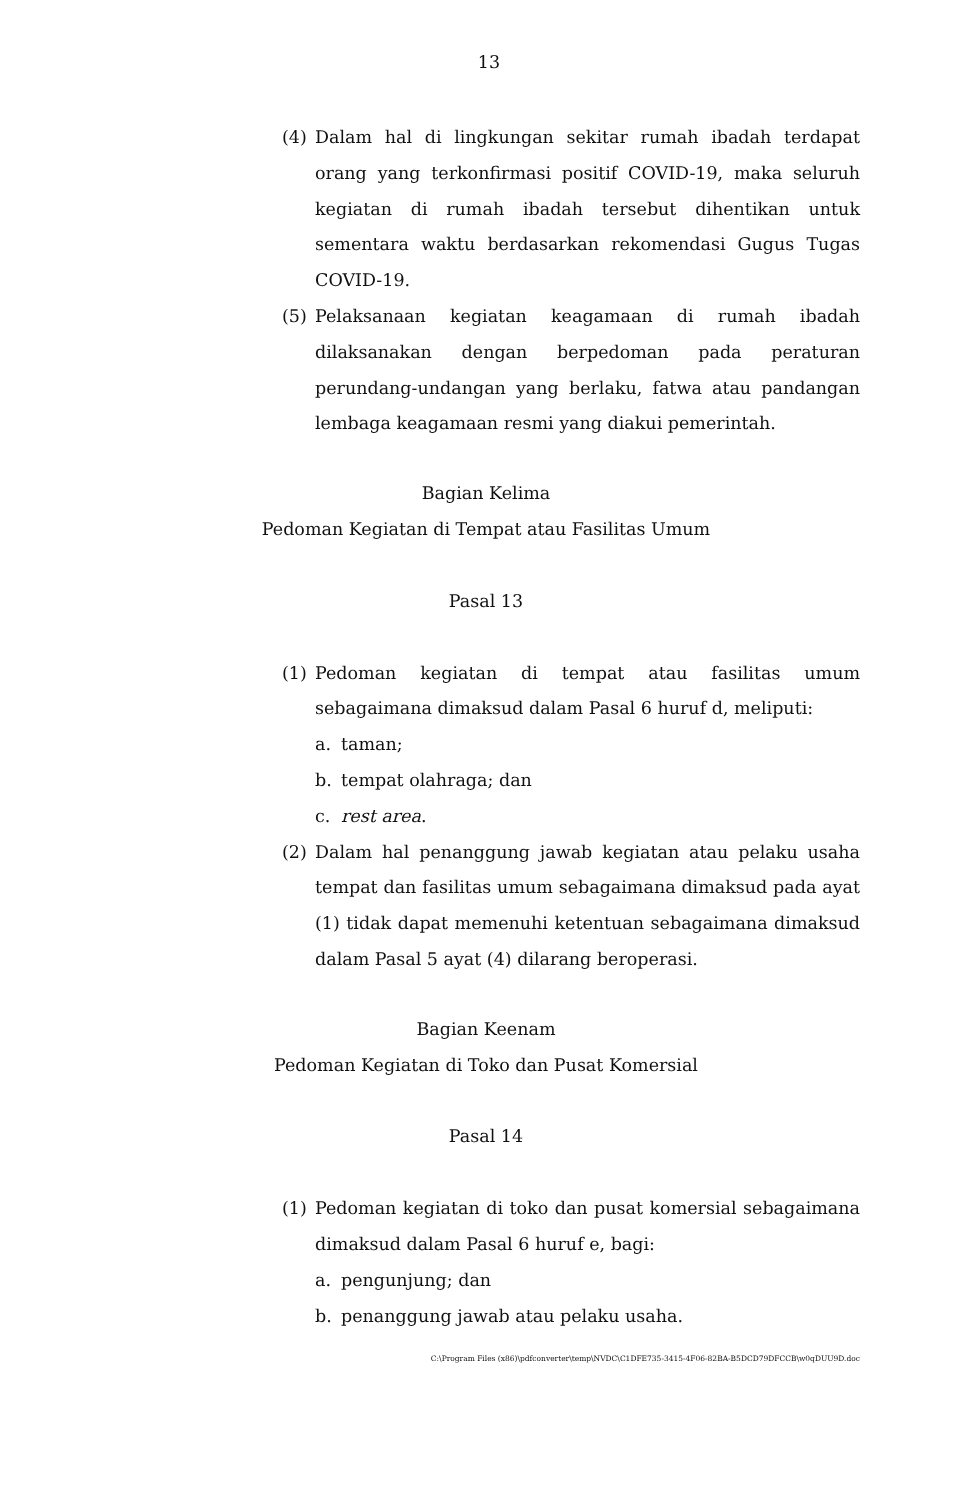13
(4) Dalam hal di lingkungan sekitar rumah ibadah terdapat orang yang terkonfirmasi positif COVID-19, maka seluruh kegiatan di rumah ibadah tersebut dihentikan untuk sementara waktu berdasarkan rekomendasi Gugus Tugas COVID-19.
(5) Pelaksanaan kegiatan keagamaan di rumah ibadah dilaksanakan dengan berpedoman pada peraturan perundang-undangan yang berlaku, fatwa atau pandangan lembaga keagamaan resmi yang diakui pemerintah.
Bagian Kelima
Pedoman Kegiatan di Tempat atau Fasilitas Umum
Pasal 13
(1) Pedoman kegiatan di tempat atau fasilitas umum sebagaimana dimaksud dalam Pasal 6 huruf d, meliputi:
a. taman;
b. tempat olahraga; dan
c. rest area.
(2) Dalam hal penanggung jawab kegiatan atau pelaku usaha tempat dan fasilitas umum sebagaimana dimaksud pada ayat (1) tidak dapat memenuhi ketentuan sebagaimana dimaksud dalam Pasal 5 ayat (4) dilarang beroperasi.
Bagian Keenam
Pedoman Kegiatan di Toko dan Pusat Komersial
Pasal 14
(1) Pedoman kegiatan di toko dan pusat komersial sebagaimana dimaksud dalam Pasal 6 huruf e, bagi:
a. pengunjung; dan
b. penanggung jawab atau pelaku usaha.
C:\Program Files (x86)\pdfconverter\temp\NVDC\C1DFE735-3415-4F06-82BA-B5DCD79DFCCB\w0qDUU9D.doc